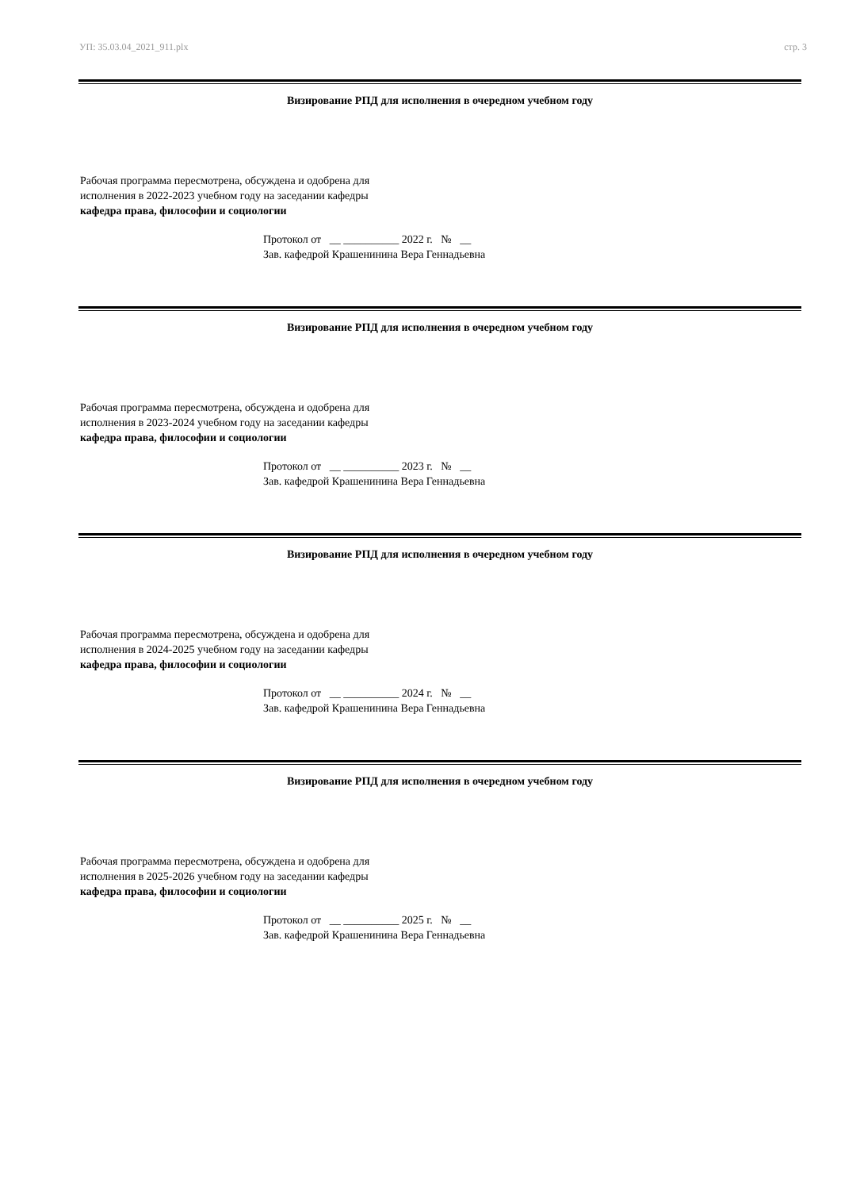УП: 35.03.04_2021_911.plx стр. 3
Визирование РПД для исполнения в очередном учебном году
Рабочая программа пересмотрена, обсуждена и одобрена для
исполнения в 2022-2023 учебном году на заседании кафедры
кафедра права, философии и социологии
Протокол от __ __________ 2022 г. № __
Зав. кафедрой Крашенинина Вера Геннадьевна
Визирование РПД для исполнения в очередном учебном году
Рабочая программа пересмотрена, обсуждена и одобрена для
исполнения в 2023-2024 учебном году на заседании кафедры
кафедра права, философии и социологии
Протокол от __ __________ 2023 г. № __
Зав. кафедрой Крашенинина Вера Геннадьевна
Визирование РПД для исполнения в очередном учебном году
Рабочая программа пересмотрена, обсуждена и одобрена для
исполнения в 2024-2025 учебном году на заседании кафедры
кафедра права, философии и социологии
Протокол от __ __________ 2024 г. № __
Зав. кафедрой Крашенинина Вера Геннадьевна
Визирование РПД для исполнения в очередном учебном году
Рабочая программа пересмотрена, обсуждена и одобрена для
исполнения в 2025-2026 учебном году на заседании кафедры
кафедра права, философии и социологии
Протокол от __ __________ 2025 г. № __
Зав. кафедрой Крашенинина Вера Геннадьевна